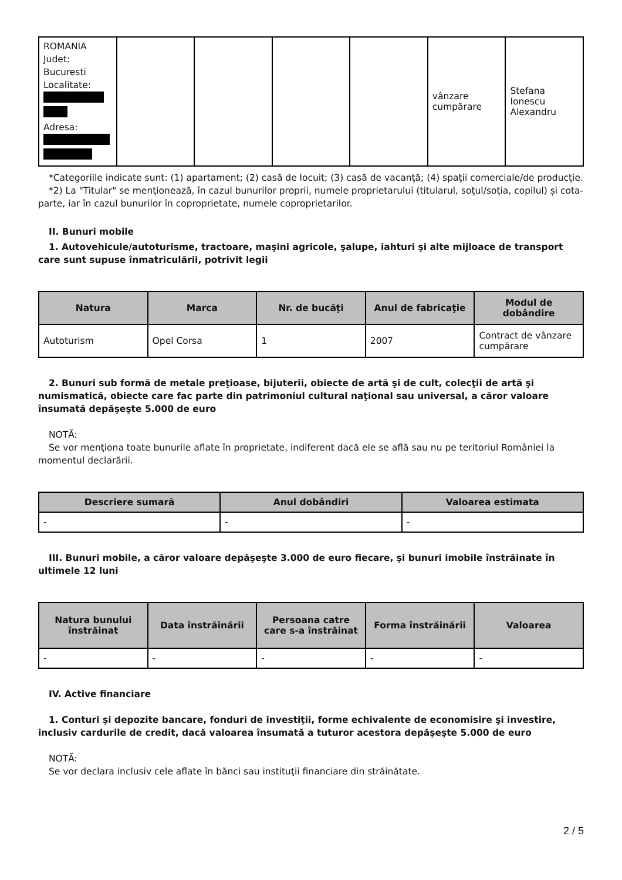| ROMANIA Judet: Bucuresti Localitate: Adresa: | | | | | vânzare cumpărare | Stefana Ionescu Alexandru |
*Categoriile indicate sunt: (1) apartament; (2) casă de locuit; (3) casă de vacanţă; (4) spaţii comerciale/de producţie.
*2) La "Titular" se menţionează, în cazul bunurilor proprii, numele proprietarului (titularul, soţul/soţia, copilul) și cota-parte, iar în cazul bunurilor în coproprietate, numele coproprietarilor.
II. Bunuri mobile
1. Autovehicule/autoturisme, tractoare, maşini agricole, şalupe, iahturi şi alte mijloace de transport care sunt supuse înmatriculării, potrivit legii
| Natura | Marca | Nr. de bucăţi | Anul de fabricaţie | Modul de dobândire |
| --- | --- | --- | --- | --- |
| Autoturism | Opel Corsa | 1 | 2007 | Contract de vânzare cumpărare |
2. Bunuri sub formă de metale preţioase, bijuterii, obiecte de artă şi de cult, colecţii de artă şi numismatică, obiecte care fac parte din patrimoniul cultural naţional sau universal, a căror valoare însumată depăşeşte 5.000 de euro
NOTĂ:
Se vor menţiona toate bunurile aflate în proprietate, indiferent dacă ele se află sau nu pe teritoriul României la momentul declarării.
| Descriere sumară | Anul dobândiri | Valoarea estimata |
| --- | --- | --- |
| - | - | - |
III. Bunuri mobile, a căror valoare depăşeşte 3.000 de euro fiecare, şi bunuri imobile înstrăinate în ultimele 12 luni
| Natura bunului înstrăinat | Data înstrăinării | Persoana catre care s-a înstrăinat | Forma înstrăinării | Valoarea |
| --- | --- | --- | --- | --- |
| - | - | - | - | - |
IV. Active financiare
1. Conturi şi depozite bancare, fonduri de investiţii, forme echivalente de economisire şi investire, inclusiv cardurile de credit, dacă valoarea însumată a tuturor acestora depăşeşte 5.000 de euro
NOTĂ:
Se vor declara inclusiv cele aflate în bănci sau instituţii financiare din străinătate.
2 / 5